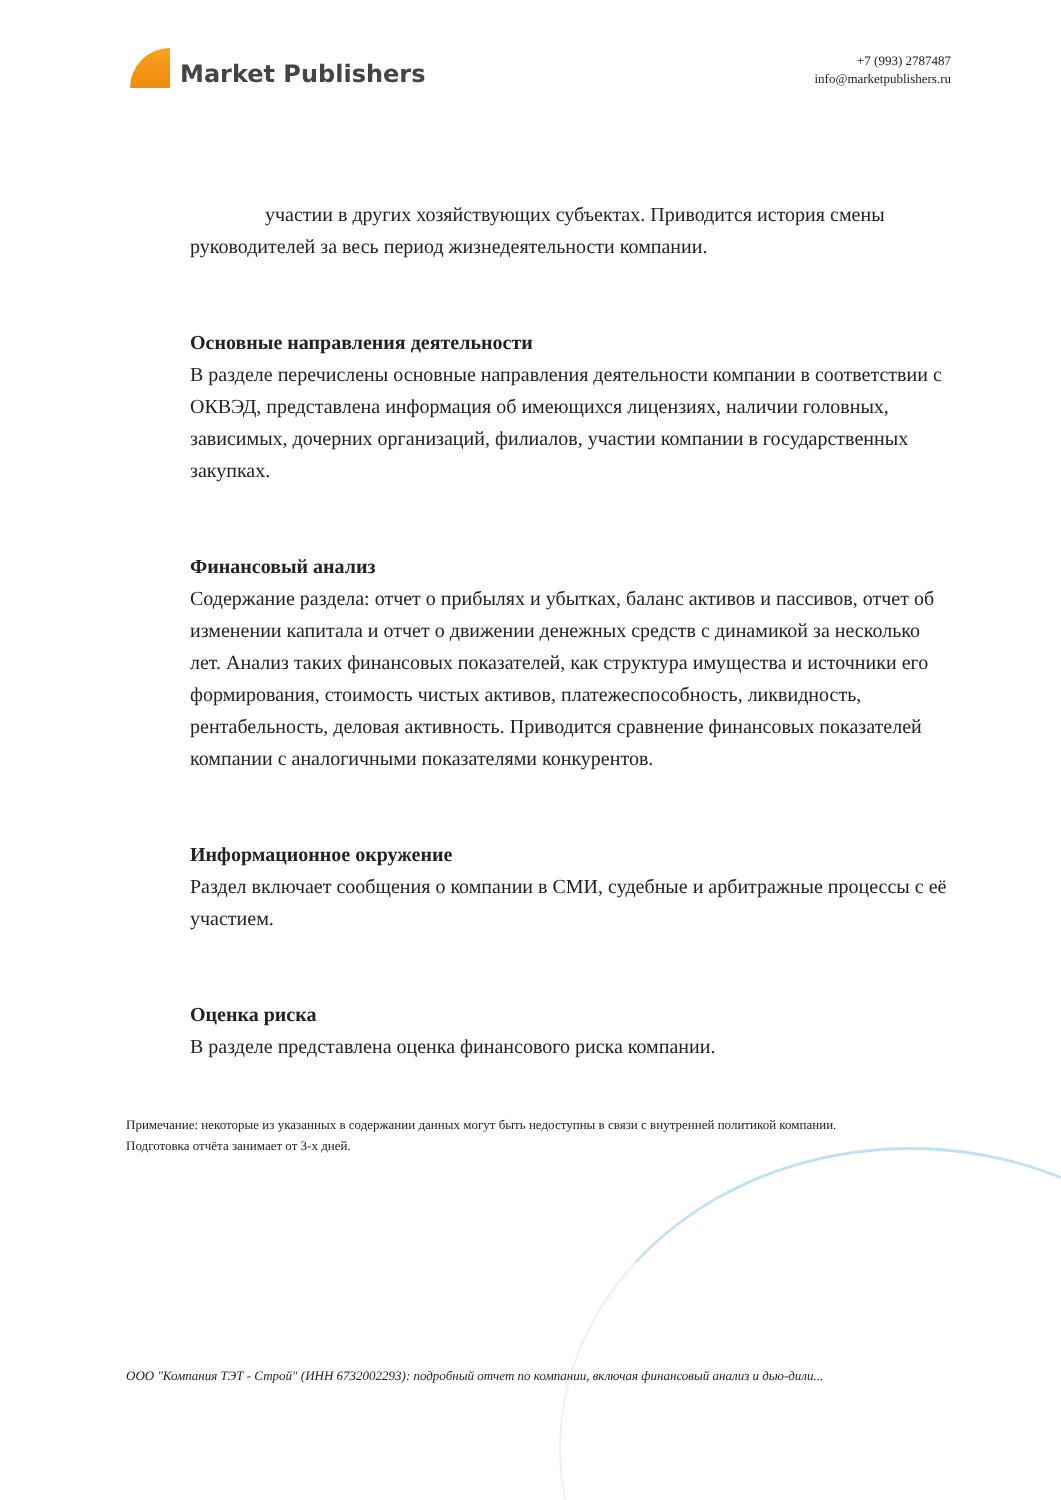Market Publishers
+7 (993) 2787487
info@marketpublishers.ru
участии в других хозяйствующих субъектах. Приводится история смены руководителей за весь период жизнедеятельности компании.
Основные направления деятельности
В разделе перечислены основные направления деятельности компании в соответствии с ОКВЭД, представлена информация об имеющихся лицензиях, наличии головных, зависимых, дочерних организаций, филиалов, участии компании в государственных закупках.
Финансовый анализ
Содержание раздела: отчет о прибылях и убытках, баланс активов и пассивов, отчет об изменении капитала и отчет о движении денежных средств с динамикой за несколько лет. Анализ таких финансовых показателей, как структура имущества и источники его формирования, стоимость чистых активов, платежеспособность, ликвидность, рентабельность, деловая активность. Приводится сравнение финансовых показателей компании с аналогичными показателями конкурентов.
Информационное окружение
Раздел включает сообщения о компании в СМИ, судебные и арбитражные процессы с её участием.
Оценка риска
В разделе представлена оценка финансового риска компании.
Примечание: некоторые из указанных в содержании данных могут быть недоступны в связи с внутренней политикой компании.
Подготовка отчёта занимает от 3-х дней.
ООО "Компания ТЭТ - Строй" (ИНН 6732002293): подробный отчет по компании, включая финансовый анализ и дью-дили...